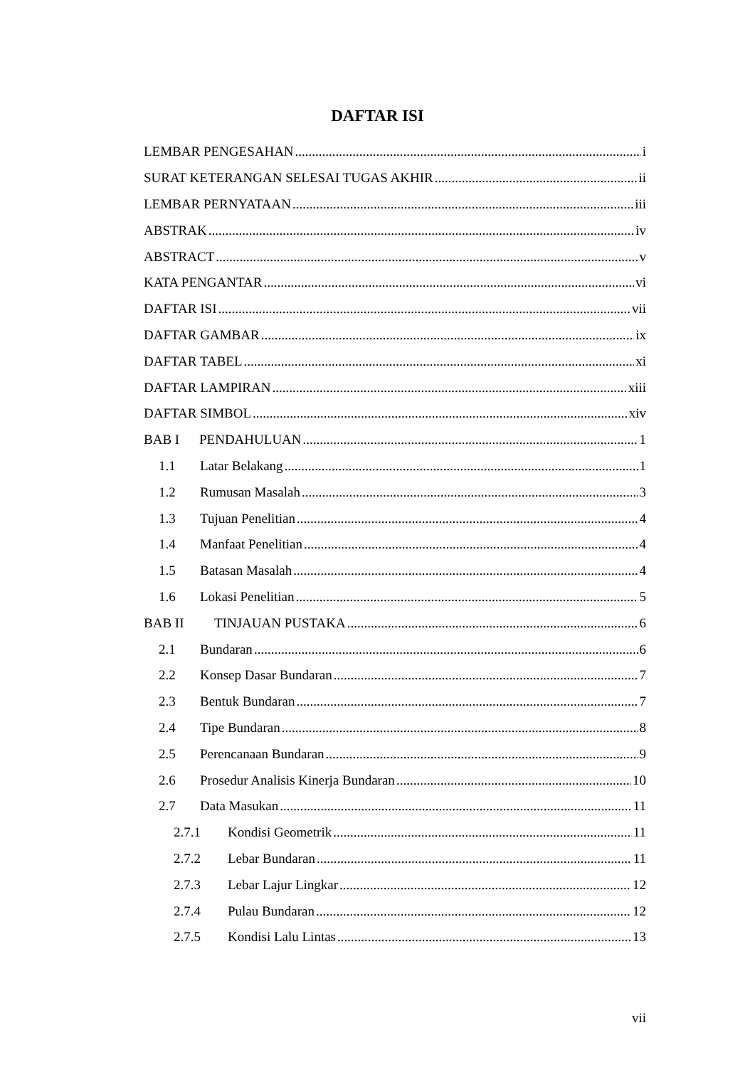DAFTAR ISI
LEMBAR PENGESAHAN i
SURAT KETERANGAN SELESAI TUGAS AKHIR ii
LEMBAR PERNYATAAN iii
ABSTRAK iv
ABSTRACT v
KATA PENGANTAR vi
DAFTAR ISI vii
DAFTAR GAMBAR ix
DAFTAR TABEL xi
DAFTAR LAMPIRAN xiii
DAFTAR SIMBOL xiv
BAB I PENDAHULUAN 1
1.1 Latar Belakang 1
1.2 Rumusan Masalah 3
1.3 Tujuan Penelitian 4
1.4 Manfaat Penelitian 4
1.5 Batasan Masalah 4
1.6 Lokasi Penelitian 5
BAB II TINJAUAN PUSTAKA 6
2.1 Bundaran 6
2.2 Konsep Dasar Bundaran 7
2.3 Bentuk Bundaran 7
2.4 Tipe Bundaran 8
2.5 Perencanaan Bundaran 9
2.6 Prosedur Analisis Kinerja Bundaran 10
2.7 Data Masukan 11
2.7.1 Kondisi Geometrik 11
2.7.2 Lebar Bundaran 11
2.7.3 Lebar Lajur Lingkar 12
2.7.4 Pulau Bundaran 12
2.7.5 Kondisi Lalu Lintas 13
vii